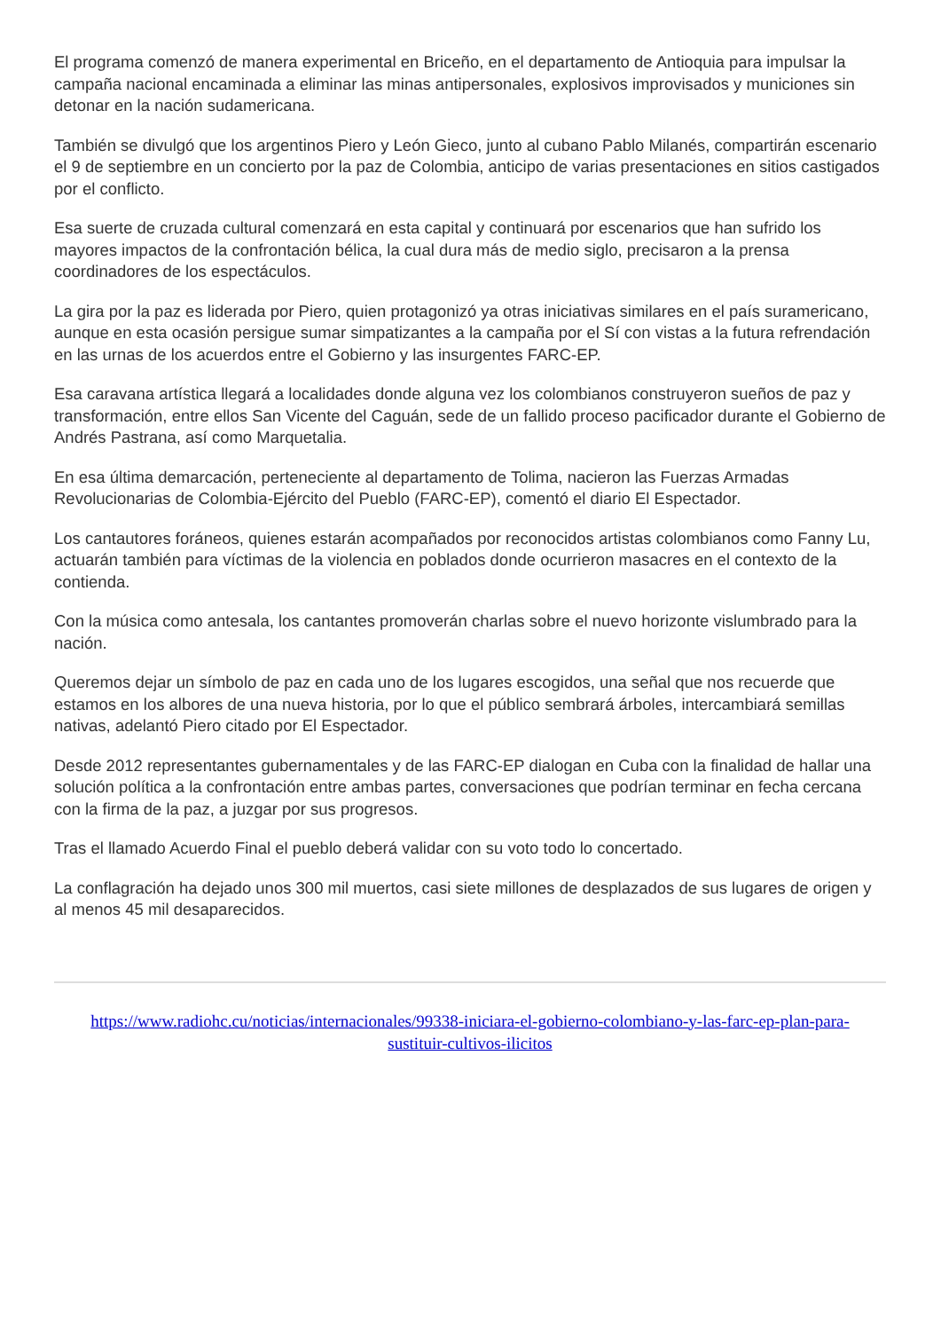El programa comenzó de manera experimental en Briceño, en el departamento de Antioquia para impulsar la campaña nacional encaminada a eliminar las minas antipersonales, explosivos improvisados y municiones sin detonar en la nación sudamericana.
También se divulgó que los argentinos Piero y León Gieco, junto al cubano Pablo Milanés, compartirán escenario el 9 de septiembre en un concierto por la paz de Colombia, anticipo de varias presentaciones en sitios castigados por el conflicto.
Esa suerte de cruzada cultural comenzará en esta capital y continuará por escenarios que han sufrido los mayores impactos de la confrontación bélica, la cual dura más de medio siglo, precisaron a la prensa coordinadores de los espectáculos.
La gira por la paz es liderada por Piero, quien protagonizó ya otras iniciativas similares en el país suramericano, aunque en esta ocasión persigue sumar simpatizantes a la campaña por el Sí con vistas a la futura refrendación en las urnas de los acuerdos entre el Gobierno y las insurgentes FARC-EP.
Esa caravana artística llegará a localidades donde alguna vez los colombianos construyeron sueños de paz y transformación, entre ellos San Vicente del Caguán, sede de un fallido proceso pacificador durante el Gobierno de Andrés Pastrana, así como Marquetalia.
En esa última demarcación, perteneciente al departamento de Tolima, nacieron las Fuerzas Armadas Revolucionarias de Colombia-Ejército del Pueblo (FARC-EP), comentó el diario El Espectador.
Los cantautores foráneos, quienes estarán acompañados por reconocidos artistas colombianos como Fanny Lu, actuarán también para víctimas de la violencia en poblados donde ocurrieron masacres en el contexto de la contienda.
Con la música como antesala, los cantantes promoverán charlas sobre el nuevo horizonte vislumbrado para la nación.
Queremos dejar un símbolo de paz en cada uno de los lugares escogidos, una señal que nos recuerde que estamos en los albores de una nueva historia, por lo que el público sembrará árboles, intercambiará semillas nativas, adelantó Piero citado por El Espectador.
Desde 2012 representantes gubernamentales y de las FARC-EP dialogan en Cuba con la finalidad de hallar una solución política a la confrontación entre ambas partes, conversaciones que podrían terminar en fecha cercana con la firma de la paz, a juzgar por sus progresos.
Tras el llamado Acuerdo Final el pueblo deberá validar con su voto todo lo concertado.
La conflagración ha dejado unos 300 mil muertos, casi siete millones de desplazados de sus lugares de origen y al menos 45 mil desaparecidos.
https://www.radiohc.cu/noticias/internacionales/99338-iniciara-el-gobierno-colombiano-y-las-farc-ep-plan-para-sustituir-cultivos-ilicitos